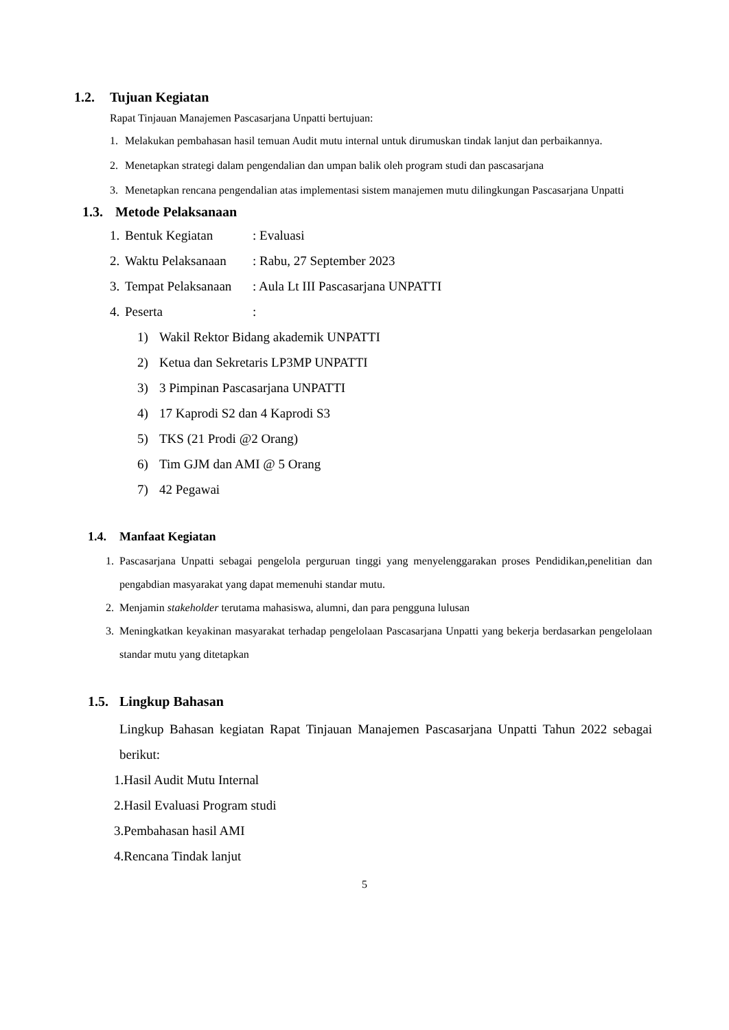1.2. Tujuan Kegiatan
Rapat Tinjauan Manajemen Pascasarjana Unpatti bertujuan:
1. Melakukan pembahasan hasil temuan Audit mutu internal untuk dirumuskan tindak lanjut dan perbaikannya.
2. Menetapkan strategi dalam pengendalian dan umpan balik oleh program studi dan pascasarjana
3. Menetapkan rencana pengendalian atas implementasi sistem manajemen mutu dilingkungan Pascasarjana Unpatti
1.3. Metode Pelaksanaan
1. Bentuk Kegiatan: Evaluasi
2. Waktu Pelaksanaan: Rabu, 27 September 2023
3. Tempat Pelaksanaan: Aula Lt III Pascasarjana UNPATTI
4. Peserta:
1) Wakil Rektor Bidang akademik UNPATTI
2) Ketua dan Sekretaris LP3MP UNPATTI
3) 3 Pimpinan Pascasarjana UNPATTI
4) 17 Kaprodi S2 dan 4 Kaprodi S3
5) TKS (21 Prodi @2 Orang)
6) Tim GJM dan AMI @ 5 Orang
7) 42 Pegawai
1.4. Manfaat Kegiatan
1. Pascasarjana Unpatti sebagai pengelola perguruan tinggi yang menyelenggarakan proses Pendidikan,penelitian dan pengabdian masyarakat yang dapat memenuhi standar mutu.
2. Menjamin stakeholder terutama mahasiswa, alumni, dan para pengguna lulusan
3. Meningkatkan keyakinan masyarakat terhadap pengelolaan Pascasarjana Unpatti yang bekerja berdasarkan pengelolaan standar mutu yang ditetapkan
1.5. Lingkup Bahasan
Lingkup Bahasan kegiatan Rapat Tinjauan Manajemen Pascasarjana Unpatti Tahun 2022 sebagai berikut:
1.Hasil Audit Mutu Internal
2.Hasil Evaluasi Program studi
3.Pembahasan hasil AMI
4.Rencana Tindak lanjut
5